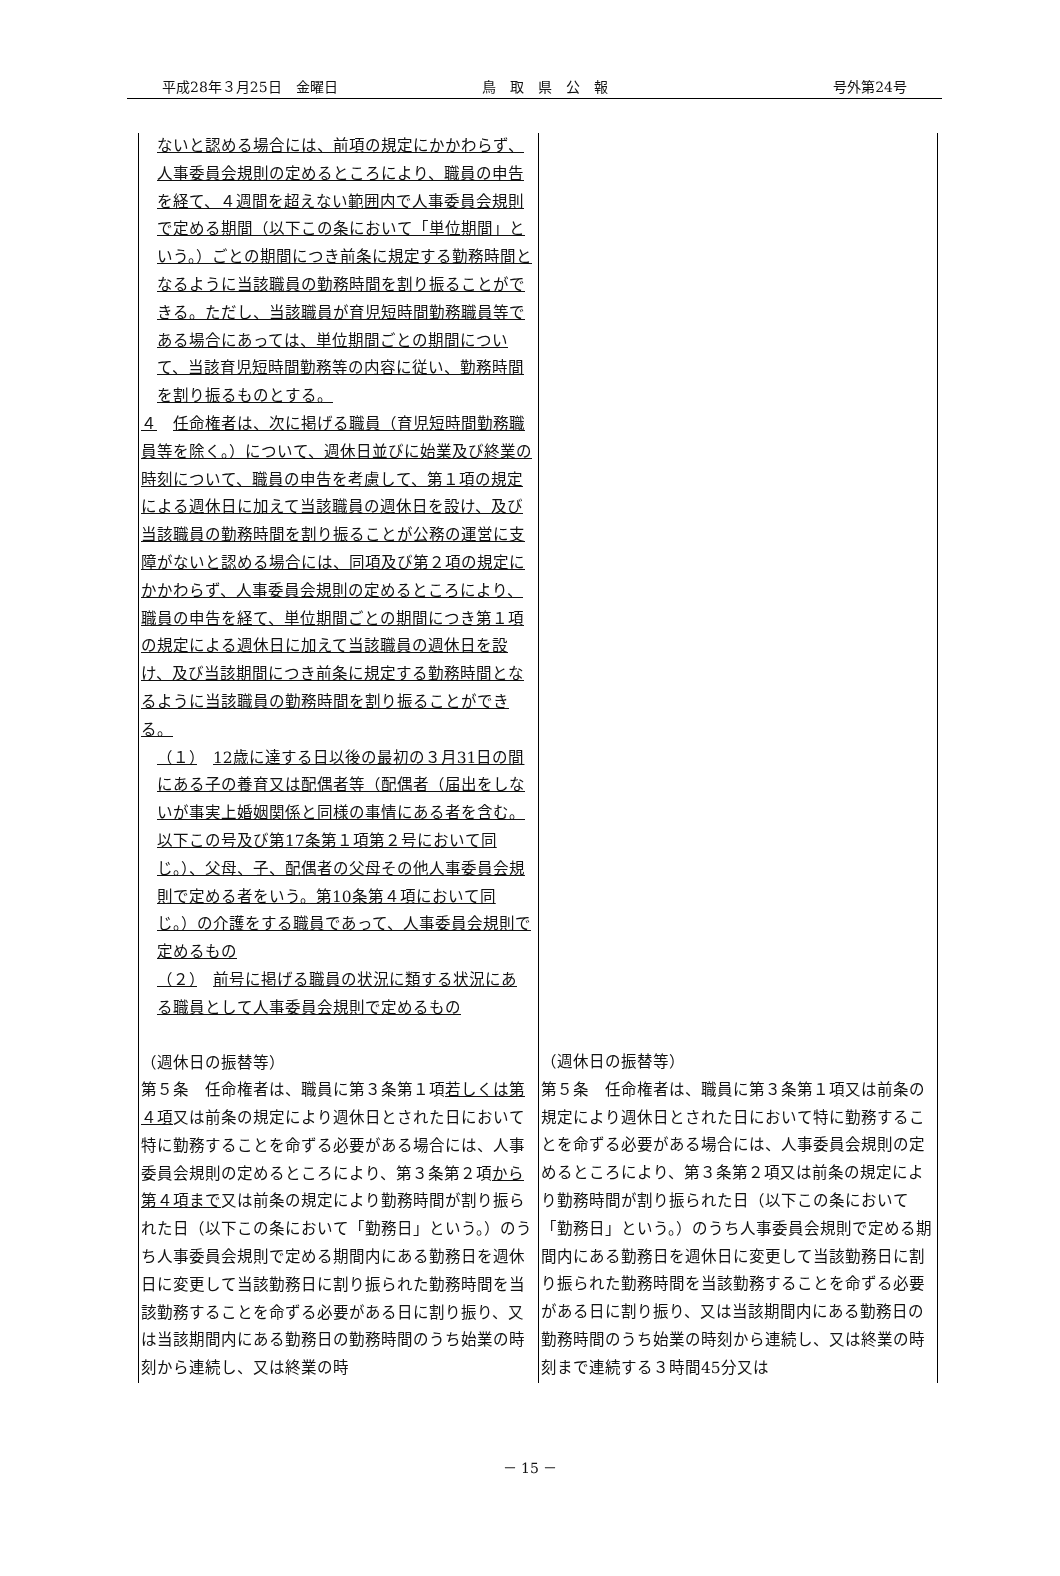平成28年３月25日　金曜日 鳥　取　県　公　報 号外第24号
| ないと認める場合には、前項の規定にかかわらず、人事委員会規則の定めるところにより、職員の申告を経て、４週間を超えない範囲内で人事委員会規則で定める期間（以下この条において「単位期間」という。）ごとの期間につき前条に規定する勤務時間となるように当該職員の勤務時間を割り振ることができる。ただし、当該職員が育児短時間勤務職員等である場合にあっては、単位期間ごとの期間について、当該育児短時間勤務等の内容に従い、勤務時間を割り振るものとする。 ４ 任命権者は、次に掲げる職員（育児短時間勤務職員等を除く。）について、週休日並びに始業及び終業の時刻について、職員の申告を考慮して、第１項の規定による週休日に加えて当該職員の週休日を設け、及び当該職員の勤務時間を割り振ることが公務の運営に支障がないと認める場合には、同項及び第２項の規定にかかわらず、人事委員会規則の定めるところにより、職員の申告を経て、単位期間ごとの期間につき第１項の規定による週休日に加えて当該職員の週休日を設け、及び当該期間につき前条に規定する勤務時間となるように当該職員の勤務時間を割り振ることができる。 （１） 12歳に達する日以後の最初の３月31日の間にある子の養育又は配偶者等（配偶者（届出をしないが事実上婚姻関係と同様の事情にある者を含む。以下この号及び第17条第１項第２号において同じ。）、父母、子、配偶者の父母その他人事委員会規則で定める者をいう。第10条第４項において同じ。）の介護をする職員であって、人事委員会規則で定めるもの （２） 前号に掲げる職員の状況に類する状況にある職員として人事委員会規則で定めるもの （週休日の振替等） 第５条 任命権者は、職員に第３条第１項 若しくは第４項 又は前条の規定により週休日とされた日において特に勤務することを命ずる必要がある場合には、人事委員会規則の定めるところにより、第３条第２項 から第４項まで 又は前条の規定により勤務時間が割り振られた日（以下この条において「勤務日」という。）のうち人事委員会規則で定める期間内にある勤務日を週休日に変更して当該勤務日に割り振られた勤務時間を当該勤務することを命ずる必要がある日に割り振り、又は当該期間内にある勤務日の勤務時間のうち始業の時刻から連続し、又は終業の時 | （週休日の振替等） 第５条 任命権者は、職員に第３条第１項又は前条の規定により週休日とされた日において特に勤務することを命ずる必要がある場合には、人事委員会規則の定めるところにより、第３条第２項又は前条の規定により勤務時間が割り振られた日（以下この条において「勤務日」という。）のうち人事委員会規則で定める期間内にある勤務日を週休日に変更して当該勤務日に割り振られた勤務時間を当該勤務することを命ずる必要がある日に割り振り、又は当該期間内にある勤務日の勤務時間のうち始業の時刻から連続し、又は終業の時刻まで連続する３時間45分又は |
－ 15 －